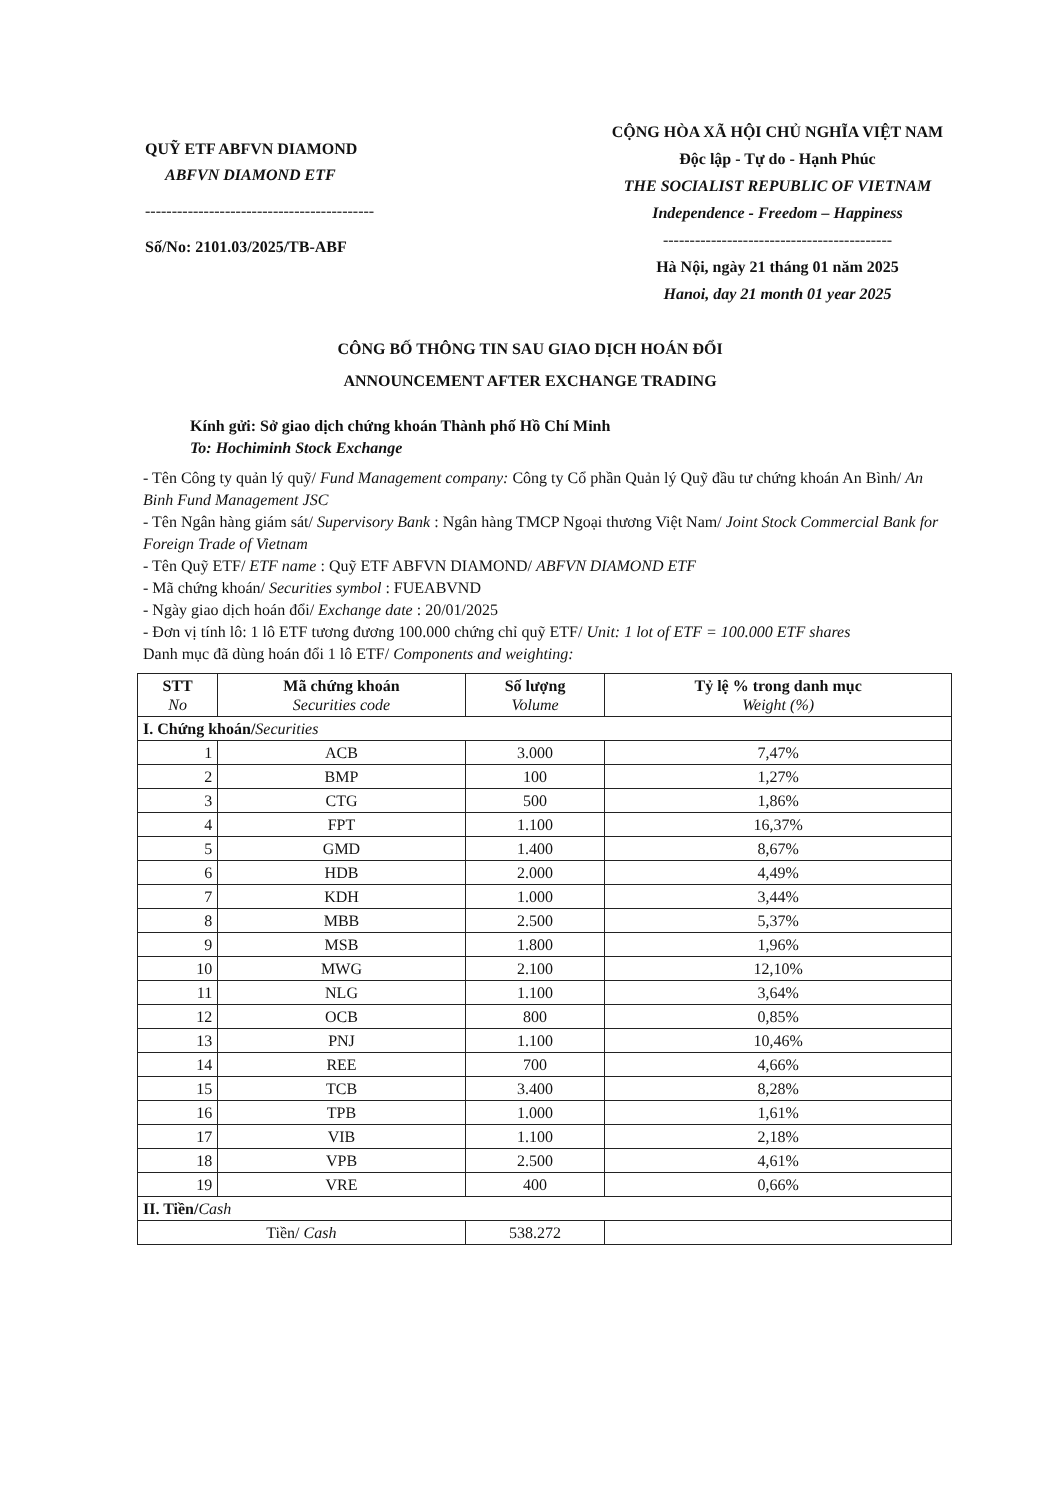QUỸ ETF ABFVN DIAMOND
ABFVN DIAMOND ETF
-------------------------------------------
Số/No: 2101.03/2025/TB-ABF
CỘNG HÒA XÃ HỘI CHỦ NGHĨA VIỆT NAM
Độc lập - Tự do - Hạnh Phúc
THE SOCIALIST REPUBLIC OF VIETNAM
Independence - Freedom – Happiness
-------------------------------------------
Hà Nội, ngày 21 tháng 01 năm 2025
Hanoi, day 21 month 01 year 2025
CÔNG BỐ THÔNG TIN SAU GIAO DỊCH HOÁN ĐỔI
ANNOUNCEMENT AFTER EXCHANGE TRADING
Kính gửi: Sở giao dịch chứng khoán Thành phố Hồ Chí Minh
To: Hochiminh Stock Exchange
- Tên Công ty quản lý quỹ/ Fund Management company: Công ty Cổ phần Quản lý Quỹ đầu tư chứng khoán An Bình/ An Binh Fund Management JSC
- Tên Ngân hàng giám sát/ Supervisory Bank : Ngân hàng TMCP Ngoại thương Việt Nam/ Joint Stock Commercial Bank for Foreign Trade of Vietnam
- Tên Quỹ ETF/ ETF name : Quỹ ETF ABFVN DIAMOND/ ABFVN DIAMOND ETF
- Mã chứng khoán/ Securities symbol : FUEABVND
- Ngày giao dịch hoán đổi/ Exchange date : 20/01/2025
- Đơn vị tính lô: 1 lô ETF tương đương 100.000 chứng chỉ quỹ ETF/ Unit: 1 lot of ETF = 100.000 ETF shares
Danh mục đã dùng hoán đổi 1 lô ETF/ Components and weighting:
| STT No | Mã chứng khoán Securities code | Số lượng Volume | Tỷ lệ % trong danh mục Weight (%) |
| --- | --- | --- | --- |
| I. Chứng khoán/ Securities | | | |
| 1 | ACB | 3.000 | 7,47% |
| 2 | BMP | 100 | 1,27% |
| 3 | CTG | 500 | 1,86% |
| 4 | FPT | 1.100 | 16,37% |
| 5 | GMD | 1.400 | 8,67% |
| 6 | HDB | 2.000 | 4,49% |
| 7 | KDH | 1.000 | 3,44% |
| 8 | MBB | 2.500 | 5,37% |
| 9 | MSB | 1.800 | 1,96% |
| 10 | MWG | 2.100 | 12,10% |
| 11 | NLG | 1.100 | 3,64% |
| 12 | OCB | 800 | 0,85% |
| 13 | PNJ | 1.100 | 10,46% |
| 14 | REE | 700 | 4,66% |
| 15 | TCB | 3.400 | 8,28% |
| 16 | TPB | 1.000 | 1,61% |
| 17 | VIB | 1.100 | 2,18% |
| 18 | VPB | 2.500 | 4,61% |
| 19 | VRE | 400 | 0,66% |
| II. Tiền/ Cash | | | |
| Tiền/ Cash | | 538.272 | |